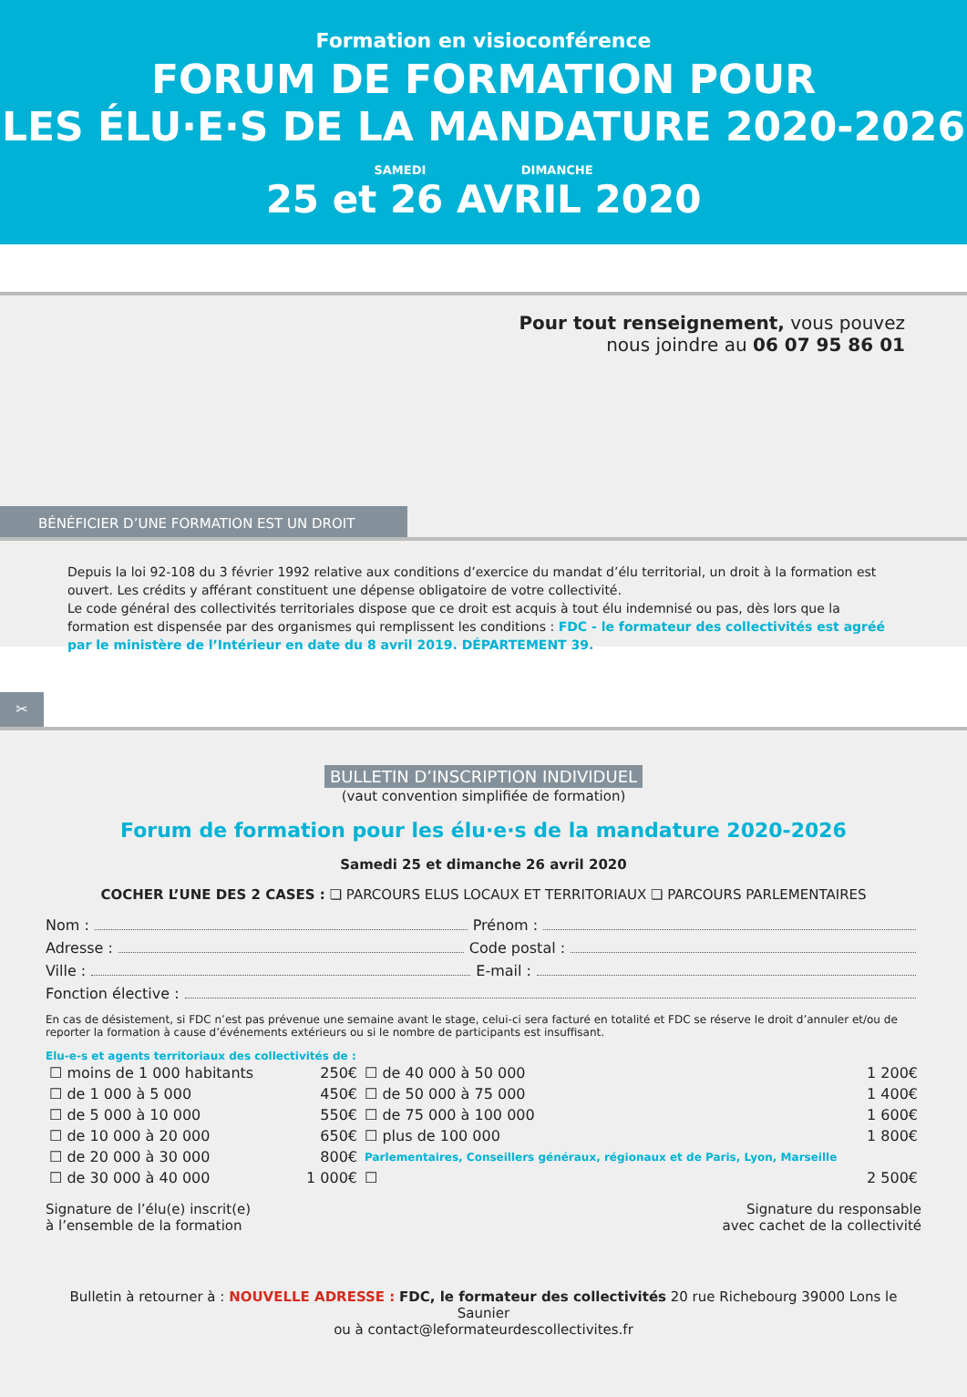Formation en visioconférence
FORUM DE FORMATION POUR
LES ÉLU·E·S DE LA MANDATURE 2020-2026
SAMEDI DIMANCHE
25 et 26 AVRIL 2020
Pour tout renseignement, vous pouvez
nous joindre au 06 07 95 86 01
BÉNÉFICIER D’UNE FORMATION EST UN DROIT
Depuis la loi 92-108 du 3 février 1992 relative aux conditions d’exercice du mandat d’élu territorial, un droit à la formation est ouvert. Les crédits y afférant constituent une dépense obligatoire de votre collectivité.
Le code général des collectivités territoriales dispose que ce droit est acquis à tout élu indemnisé ou pas, dès lors que la formation est dispensée par des organismes qui remplissent les conditions : FDC - le formateur des collectivités est agréé par le ministère de l’Intérieur en date du 8 avril 2019. DÉPARTEMENT 39.
✂
BULLETIN D’INSCRIPTION INDIVIDUEL
(vaut convention simplifiée de formation)
Forum de formation pour les élu·e·s de la mandature 2020-2026
Samedi 25 et dimanche 26 avril 2020
COCHER L’UNE DES 2 CASES : ❏ PARCOURS ELUS LOCAUX ET TERRITORIAUX ❏ PARCOURS PARLEMENTAIRES
Nom : Prénom :
Adresse : Code postal :
Ville : E-mail :
Fonction élective :
En cas de désistement, si FDC n’est pas prévenue une semaine avant le stage, celui-ci sera facturé en totalité et FDC se réserve le droit d’annuler et/ou de reporter la formation à cause d’événements extérieurs ou si le nombre de participants est insuffisant.
Elu-e-s et agents territoriaux des collectivités de :
| ☐ moins de 1 000 habitants | 250€ | ☐ de 40 000 à 50 000 | 1 200€ |
| ☐ de 1 000 à 5 000 | 450€ | ☐ de 50 000 à 75 000 | 1 400€ |
| ☐ de 5 000 à 10 000 | 550€ | ☐ de 75 000 à 100 000 | 1 600€ |
| ☐ de 10 000 à 20 000 | 650€ | ☐ plus de 100 000 | 1 800€ |
| ☐ de 20 000 à 30 000 | 800€ | Parlementaires, Conseillers généraux, régionaux et de Paris, Lyon, Marseille | |
| ☐ de 30 000 à 40 000 | 1 000€ | ☐ | 2 500€ |
Signature de l’élu(e) inscrit(e)
à l’ensemble de la formation
Signature du responsable
avec cachet de la collectivité
Bulletin à retourner à : NOUVELLE ADRESSE : FDC, le formateur des collectivités 20 rue Richebourg 39000 Lons le Saunier
ou à contact@leformateurdescollectivites.fr